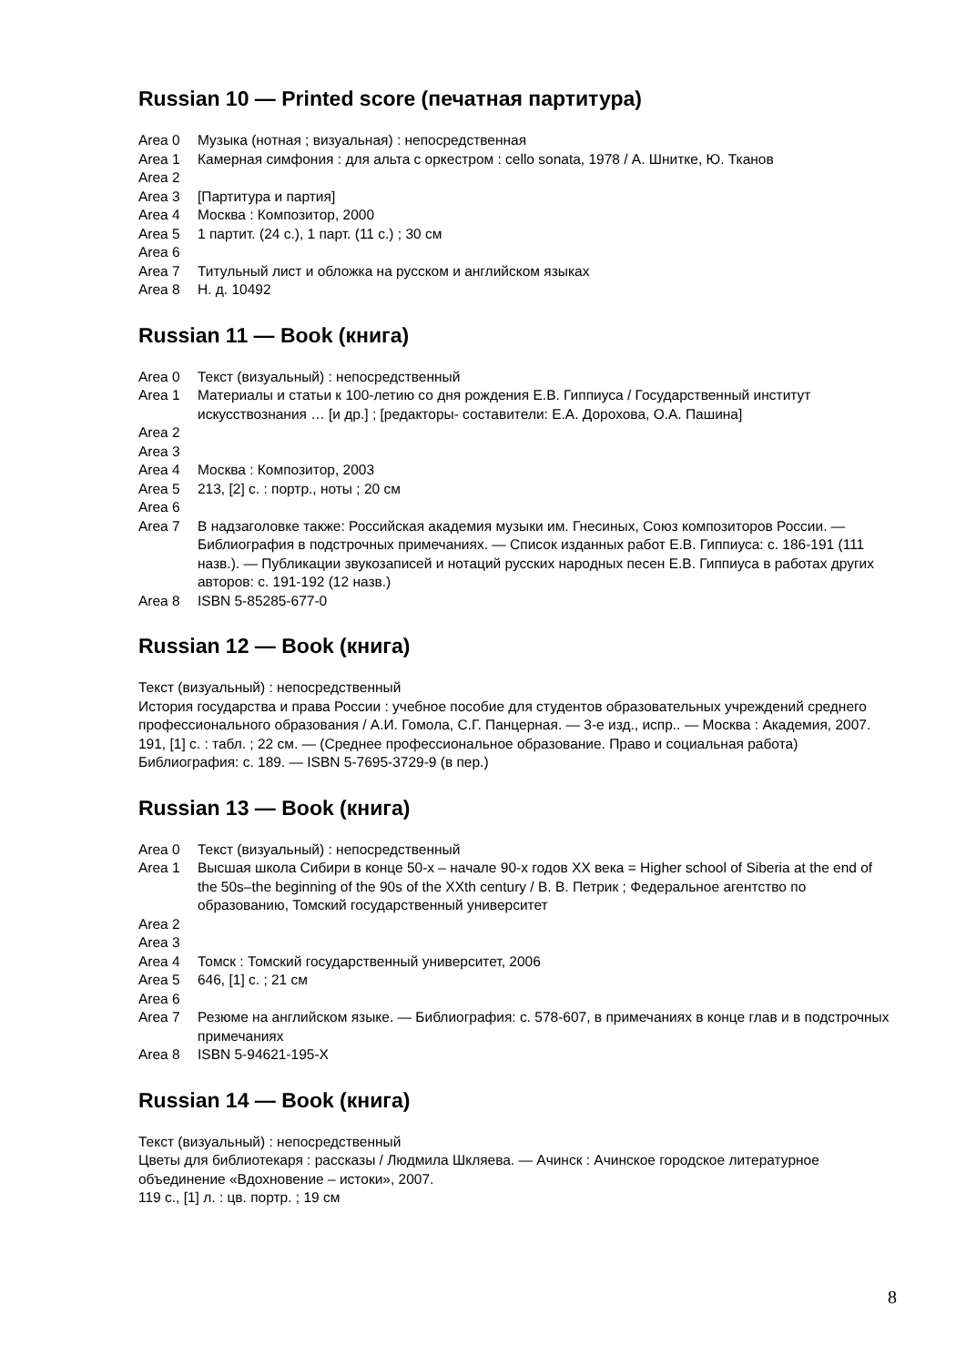Russian 10 — Printed score (печатная партитура)
Area 0 Музыка (нотная ; визуальная) : непосредственная
Area 1 Камерная симфония : для альта с оркестром : cello sonata, 1978 / А. Шнитке, Ю. Тканов
Area 2
Area 3 [Партитура и партия]
Area 4 Москва : Композитор, 2000
Area 5 1 партит. (24 с.), 1 парт. (11 с.) ; 30 см
Area 6
Area 7 Титульный лист и обложка на русском и английском языках
Area 8 Н. д. 10492
Russian 11 — Book (книга)
Area 0 Текст (визуальный) : непосредственный
Area 1 Материалы и статьи к 100-летию со дня рождения Е.В. Гиппиуса / Государственный институт искусствознания … [и др.] ; [редакторы- составители: Е.А. Дорохова, О.А. Пашина]
Area 2
Area 3
Area 4 Москва : Композитор, 2003
Area 5 213, [2] с. : портр., ноты ; 20 см
Area 6
Area 7 В надзаголовке также: Российская академия музыки им. Гнесиных, Союз композиторов России. — Библиография в подстрочных примечаниях. — Список изданных работ Е.В. Гиппиуса: с. 186-191 (111 назв.). — Публикации звукозаписей и нотаций русских народных песен Е.В. Гиппиуса в работах других авторов: с. 191-192 (12 назв.)
Area 8 ISBN 5-85285-677-0
Russian 12 — Book (книга)
Текст (визуальный) : непосредственный
История государства и права России : учебное пособие для студентов образовательных учреждений среднего профессионального образования / А.И. Гомола, С.Г. Панцерная. — 3-е изд., испр.. — Москва : Академия, 2007.
191, [1] с. : табл. ; 22 см. — (Среднее профессиональное образование. Право и социальная работа)
Библиография: с. 189. — ISBN 5-7695-3729-9 (в пер.)
Russian 13 — Book (книга)
Area 0 Текст (визуальный) : непосредственный
Area 1 Высшая школа Сибири в конце 50-х – начале 90-х годов XX века = Higher school of Siberia at the end of the 50s–the beginning of the 90s of the XXth century / В. В. Петрик ; Федеральное агентство по образованию, Томский государственный университет
Area 2
Area 3
Area 4 Томск : Томский государственный университет, 2006
Area 5 646, [1] с. ; 21 см
Area 6
Area 7 Резюме на английском языке. — Библиография: с. 578-607, в примечаниях в конце глав и в подстрочных примечаниях
Area 8 ISBN 5-94621-195-X
Russian 14 — Book (книга)
Текст (визуальный) : непосредственный
Цветы для библиотекаря : рассказы / Людмила Шкляева. — Ачинск : Ачинское городское литературное объединение «Вдохновение – истоки», 2007.
119 с., [1] л. : цв. портр. ; 19 см
8